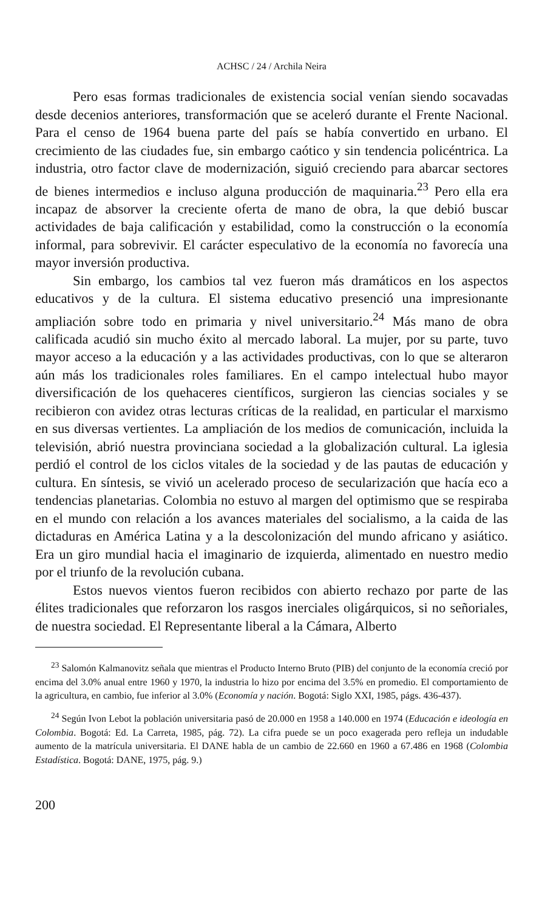ACHSC / 24 / Archila Neira
Pero esas formas tradicionales de existencia social venían siendo socavadas desde decenios anteriores, transformación que se aceleró durante el Frente Nacional. Para el censo de 1964 buena parte del país se había convertido en urbano. El crecimiento de las ciudades fue, sin embargo caótico y sin tendencia policéntrica. La industria, otro factor clave de modernización, siguió creciendo para abarcar sectores de bienes intermedios e incluso alguna producción de maquinaria.<sup>23</sup> Pero ella era incapaz de absorver la creciente oferta de mano de obra, la que debió buscar actividades de baja calificación y estabilidad, como la construcción o la economía informal, para sobrevivir. El carácter especulativo de la economía no favorecía una mayor inversión productiva.
Sin embargo, los cambios tal vez fueron más dramáticos en los aspectos educativos y de la cultura. El sistema educativo presenció una impresionante ampliación sobre todo en primaria y nivel universitario.<sup>24</sup> Más mano de obra calificada acudió sin mucho éxito al mercado laboral. La mujer, por su parte, tuvo mayor acceso a la educación y a las actividades productivas, con lo que se alteraron aún más los tradicionales roles familiares. En el campo intelectual hubo mayor diversificación de los quehaceres científicos, surgieron las ciencias sociales y se recibieron con avidez otras lecturas críticas de la realidad, en particular el marxismo en sus diversas vertientes. La ampliación de los medios de comunicación, incluida la televisión, abrió nuestra provinciana sociedad a la globalización cultural. La iglesia perdió el control de los ciclos vitales de la sociedad y de las pautas de educación y cultura. En síntesis, se vivió un acelerado proceso de secularización que hacía eco a tendencias planetarias. Colombia no estuvo al margen del optimismo que se respiraba en el mundo con relación a los avances materiales del socialismo, a la caida de las dictaduras en América Latina y a la descolonización del mundo africano y asiático. Era un giro mundial hacia el imaginario de izquierda, alimentado en nuestro medio por el triunfo de la revolución cubana.
Estos nuevos vientos fueron recibidos con abierto rechazo por parte de las élites tradicionales que reforzaron los rasgos inerciales oligárquicos, si no señoriales, de nuestra sociedad. El Representante liberal a la Cámara, Alberto
<sup>23</sup> Salomón Kalmanovitz señala que mientras el Producto Interno Bruto (PIB) del conjunto de la economía creció por encima del 3.0% anual entre 1960 y 1970, la industria lo hizo por encima del 3.5% en promedio. El comportamiento de la agricultura, en cambio, fue inferior al 3.0% (Economía y nación. Bogotá: Siglo XXI, 1985, págs. 436-437).
<sup>24</sup> Según Ivon Lebot la población universitaria pasó de 20.000 en 1958 a 140.000 en 1974 (Educación e ideología en Colombia. Bogotá: Ed. La Carreta, 1985, pág. 72). La cifra puede se un poco exagerada pero refleja un indudable aumento de la matrícula universitaria. El DANE habla de un cambio de 22.660 en 1960 a 67.486 en 1968 (Colombia Estadística. Bogotá: DANE, 1975, pág. 9.)
200